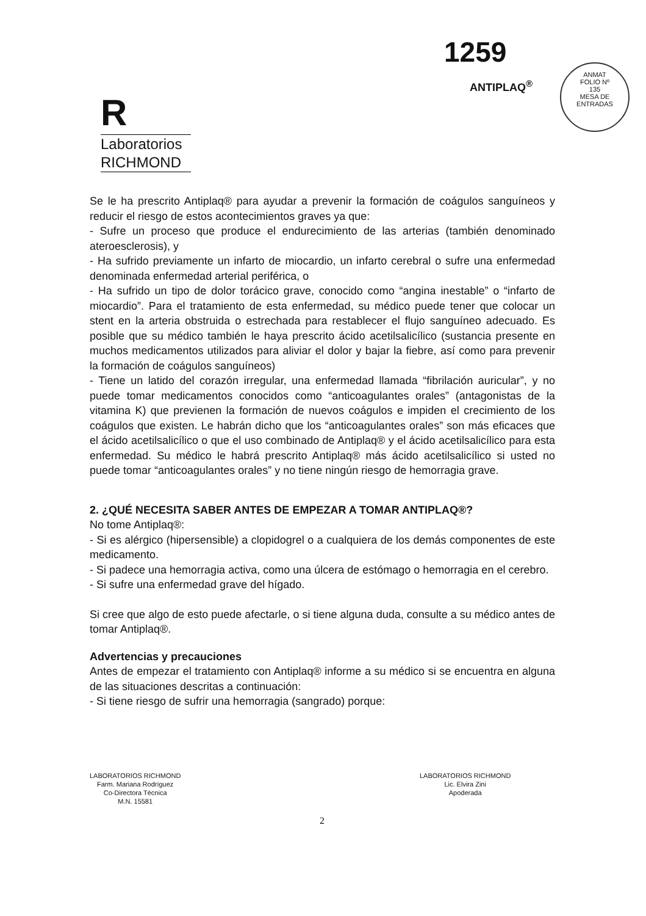1259
ANTIPLAQ<sup>®</sup>
ANMAT
FOLIO Nº
135
MESA DE ENTRADAS
R
Laboratorios
RICHMOND
Se le ha prescrito Antiplaq® para ayudar a prevenir la formación de coágulos sanguíneos y reducir el riesgo de estos acontecimientos graves ya que:
- Sufre un proceso que produce el endurecimiento de las arterias (también denominado ateroesclerosis), y
- Ha sufrido previamente un infarto de miocardio, un infarto cerebral o sufre una enfermedad denominada enfermedad arterial periférica, o
- Ha sufrido un tipo de dolor torácico grave, conocido como “angina inestable” o “infarto de miocardio”. Para el tratamiento de esta enfermedad, su médico puede tener que colocar un stent en la arteria obstruida o estrechada para restablecer el flujo sanguíneo adecuado. Es posible que su médico también le haya prescrito ácido acetilsalicílico (sustancia presente en muchos medicamentos utilizados para aliviar el dolor y bajar la fiebre, así como para prevenir la formación de coágulos sanguíneos)
- Tiene un latido del corazón irregular, una enfermedad llamada “fibrilación auricular”, y no puede tomar medicamentos conocidos como “anticoagulantes orales” (antagonistas de la vitamina K) que previenen la formación de nuevos coágulos e impiden el crecimiento de los coágulos que existen. Le habrán dicho que los “anticoagulantes orales” son más eficaces que el ácido acetilsalicílico o que el uso combinado de Antiplaq® y el ácido acetilsalicílico para esta enfermedad. Su médico le habrá prescrito Antiplaq® más ácido acetilsalicílico si usted no puede tomar “anticoagulantes orales” y no tiene ningún riesgo de hemorragia grave.
2. ¿QUÉ NECESITA SABER ANTES DE EMPEZAR A TOMAR ANTIPLAQ®?
No tome Antiplaq®:
- Si es alérgico (hipersensible) a clopidogrel o a cualquiera de los demás componentes de este medicamento.
- Si padece una hemorragia activa, como una úlcera de estómago o hemorragia en el cerebro.
- Si sufre una enfermedad grave del hígado.
Si cree que algo de esto puede afectarle, o si tiene alguna duda, consulte a su médico antes de tomar Antiplaq®.
Advertencias y precauciones
Antes de empezar el tratamiento con Antiplaq® informe a su médico si se encuentra en alguna de las situaciones descritas a continuación:
- Si tiene riesgo de sufrir una hemorragia (sangrado) porque:
LABORATORIOS RICHMOND
Farm. Mariana Rodríguez
Co-Directora Técnica
M.N. 15581
LABORATORIOS RICHMOND
Lic. Elvira Zini
Apoderada
2